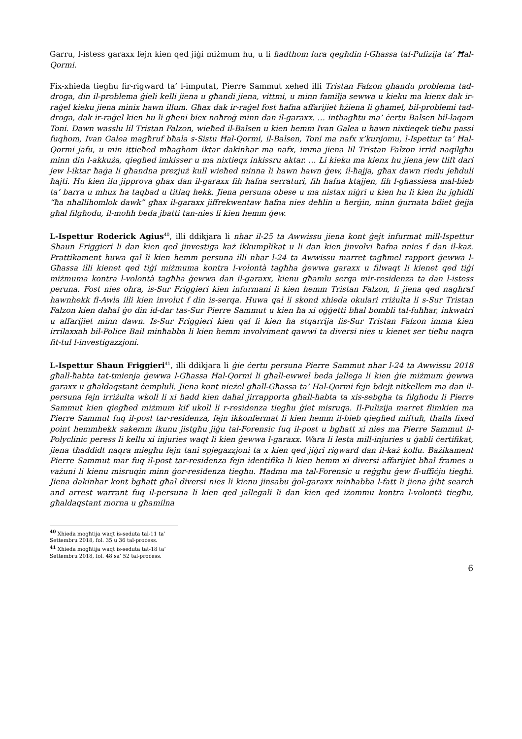Garru, l-istess garaxx fejn kien qed jiġi miżmum hu, u li ħadthom lura qegħdin l-Għassa tal-Pulizija ta’ Ħal-Qormi.
Fix-xhieda tiegħu fir-rigward ta’ l-imputat, Pierre Sammut xehed illi Tristan Falzon għandu problema tad-droga, din il-problema ġieli kelli jiena u għandi jiena, vittmi, u minn familja sewwa u kieku ma kienx dak ir-raġel kieku jiena minix hawn illum. Għax dak ir-raġel fost ħafna affarijiet ħżiena li għamel, bil-problemi tad-droga, dak ir-raġel kien hu li għeni biex noħroġ minn dan il-garaxx. … intbagħtu ma’ ċertu Balsen bil-laqam Toni. Dawn wasslu lil Tristan Falzon, wieħed il-Balsen u kien hemm Ivan Galea u hawn nixtieqek tieħu passi fuqhom, Ivan Galea magħruf bħala s-Sistu Ħal-Qormi, il-Balsen, Toni ma nafx x’kunjomu, l-Ispettur ta’ Ħal-Qormi jafu, u min ittieħed mħaghom iktar dakinhar ma nafx, imma jiena lil Tristan Falzon irrid naqilgħu minn din l-akkuża, qiegħed imkisser u ma nixtieqx inkissru aktar. … Li kieku ma kienx hu jiena jew tlift dari jew l-iktar ħaġa li għandna prezjuż kull wieħed minna li hawn hawn ġew, il-ħajja, għax dawn riedu jeħduli ħajti. Hu kien ilu jipprova għax dan il-garaxx fih ħafna serraturi, fih ħafna ktajjen, fih l-għassiesa mal-bieb ta’ barra u mhux ħa taqbad u titlaq hekk. Jiena persuna obese u ma nistax niġri u kien hu li kien ilu jgħidli “ħa nħallihomlok dawk” għax il-garaxx jiffrekwentaw ħafna nies deħlin u ħerġin, minn ġurnata bdiet ġejja għal filgħodu, il-moħħ beda jbatti tan-nies li kien hemm ġew.
L-Ispettur Roderick Agius<sup>40</sup>, illi ddikjara li nhar il-25 ta Awwissu jiena kont ġejt infurmat mill-Ispettur Shaun Friggieri li dan kien qed jinvestiga każ ikkumplikat u li dan kien jinvolvi ħafna nnies f dan il-każ. Prattikament huwa qal li kien hemm persuna illi nhar l-24 ta Awwissu marret tagħmel rapport ġewwa l-Għassa illi kienet qed tiġi miżmuma kontra l-volontà tagħha ġewwa garaxx u filwaqt li kienet qed tiġi miżmuma kontra l-volontà tagħha ġewwa dan il-garaxx, kienu għamlu serqa mir-residenza ta dan l-istess peruna. Fost nies oħra, is-Sur Friggieri kien infurmani li kien hemm Tristan Falzon, li jiena qed nagħraf hawnhekk fl-Awla illi kien involut f din is-serqa. Huwa qal li skond xhieda okulari rriżulta li s-Sur Tristan Falzon kien daħal ġo din id-dar tas-Sur Pierre Sammut u kien ħa xi oġġetti bħal bombli tal-fuħħar, inkwatri u affarijiet minn dawn. Is-Sur Friggieri kien qal li kien ħa stqarrija lis-Sur Tristan Falzon imma kien irrilaxxah bil-Police Bail minħabba li kien hemm involviment qawwi ta diversi nies u kienet ser tieħu naqra fit-tul l-investigazzjoni.
L-Ispettur Shaun Friggieri<sup>41</sup>, illi ddikjara li ġie ċertu persuna Pierre Sammut nhar l-24 ta Awwissu 2018 għall-ħabta tat-tmienja ġewwa l-Għassa Ħal-Qormi li għall-ewwel beda jallega li kien ġie miżmum ġewwa garaxx u għaldaqstant ċempluli. Jiena kont nieżel għall-Għassa ta’ Ħal-Qormi fejn bdejt nitkellem ma dan il-persuna fejn irriżulta wkoll li xi ħadd kien daħal jirrapporta għall-ħabta ta xis-sebgħa ta filgħodu li Pierre Sammut kien qiegħed miżmum kif ukoll li r-residenza tiegħu ġiet misruqa. Il-Pulizija marret flimkien ma Pierre Sammut fuq il-post tar-residenza, fejn ikkonfermat li kien hemm il-bieb qiegħed miftuħ, tħalla fixed point hemmhekk sakemm ikunu jistgħu jiġu tal-Forensic fuq il-post u bgħatt xi nies ma Pierre Sammut il-Polyclinic peress li kellu xi injuries waqt li kien ġewwa l-garaxx. Wara li lesta mill-injuries u ġabli ċertifikat, jiena tħaddidt naqra miegħu fejn tani spjegazzjoni ta x kien qed jiġri rigward dan il-każ kollu. Bażikament Pierre Sammut mar fuq il-post tar-residenza fejn identifika li kien hemm xi diversi affarijiet bħal frames u vażuni li kienu misruqin minn ġor-residenza tiegħu. Ħadmu ma tal-Forensic u reġgħu ġew fl-uffiċju tiegħi. Jiena dakinhar kont bgħatt għal diversi nies li kienu jinsabu ġol-garaxx minħabba l-fatt li jiena ġibt search and arrest warrant fuq il-persuna li kien qed jallegali li dan kien qed iżommu kontra l-volontà tiegħu, għaldaqstant morna u għamilna
<sup>40</sup> Xhieda mogħtija waqt is-seduta tal-11 ta’ Settembru 2018, fol. 35 u 36 tal-proċess.
<sup>41</sup> Xhieda mogħtija waqt is-seduta tat-18 ta’ Settembru 2018, fol. 48 sa’ 52 tal-proċess.
6